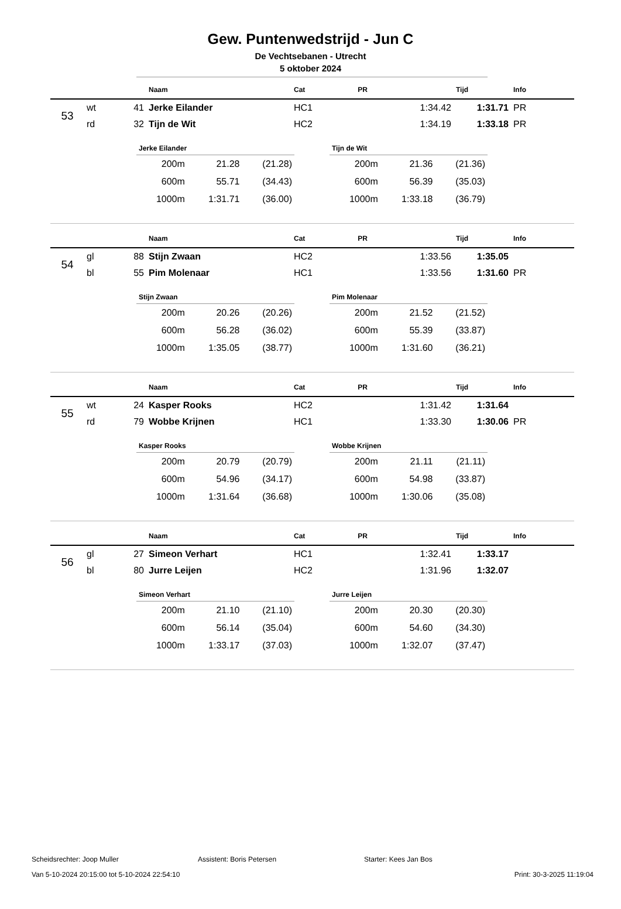Gew. Puntenwedstrijd - Jun C
De Vechtsebanen - Utrecht
5 oktober 2024
| | | | Naam | Cat | PR | Tijd | Info |
| --- | --- | --- | --- | --- | --- | --- | --- |
| 53 | wt | 41 | Jerke Eilander | HC1 | 1:34.42 | 1:31.71 | PR |
| | rd | 32 | Tijn de Wit | HC2 | 1:34.19 | 1:33.18 | PR |
| Jerke Eilander | | |
| --- | --- | --- |
| 200m | 21.28 | (21.28) |
| 600m | 55.71 | (34.43) |
| 1000m | 1:31.71 | (36.00) |
| Tijn de Wit | | |
| --- | --- | --- |
| 200m | 21.36 | (21.36) |
| 600m | 56.39 | (35.03) |
| 1000m | 1:33.18 | (36.79) |
| | | | Naam | Cat | PR | Tijd | Info |
| --- | --- | --- | --- | --- | --- | --- | --- |
| 54 | gl | 88 | Stijn Zwaan | HC2 | 1:33.56 | 1:35.05 | |
| | bl | 55 | Pim Molenaar | HC1 | 1:33.56 | 1:31.60 | PR |
| Stijn Zwaan | | |
| --- | --- | --- |
| 200m | 20.26 | (20.26) |
| 600m | 56.28 | (36.02) |
| 1000m | 1:35.05 | (38.77) |
| Pim Molenaar | | |
| --- | --- | --- |
| 200m | 21.52 | (21.52) |
| 600m | 55.39 | (33.87) |
| 1000m | 1:31.60 | (36.21) |
| | | | Naam | Cat | PR | Tijd | Info |
| --- | --- | --- | --- | --- | --- | --- | --- |
| 55 | wt | 24 | Kasper Rooks | HC2 | 1:31.42 | 1:31.64 | |
| | rd | 79 | Wobbe Krijnen | HC1 | 1:33.30 | 1:30.06 | PR |
| Kasper Rooks | | |
| --- | --- | --- |
| 200m | 20.79 | (20.79) |
| 600m | 54.96 | (34.17) |
| 1000m | 1:31.64 | (36.68) |
| Wobbe Krijnen | | |
| --- | --- | --- |
| 200m | 21.11 | (21.11) |
| 600m | 54.98 | (33.87) |
| 1000m | 1:30.06 | (35.08) |
| | | | Naam | Cat | PR | Tijd | Info |
| --- | --- | --- | --- | --- | --- | --- | --- |
| 56 | gl | 27 | Simeon Verhart | HC1 | 1:32.41 | 1:33.17 | |
| | bl | 80 | Jurre Leijen | HC2 | 1:31.96 | 1:32.07 | |
| Simeon Verhart | | |
| --- | --- | --- |
| 200m | 21.10 | (21.10) |
| 600m | 56.14 | (35.04) |
| 1000m | 1:33.17 | (37.03) |
| Jurre Leijen | | |
| --- | --- | --- |
| 200m | 20.30 | (20.30) |
| 600m | 54.60 | (34.30) |
| 1000m | 1:32.07 | (37.47) |
Scheidsrechter: Joop Muller Assistent: Boris Petersen Starter: Kees Jan Bos
Van 5-10-2024 20:15:00 tot 5-10-2024 22:54:10 Print: 30-3-2025 11:19:04